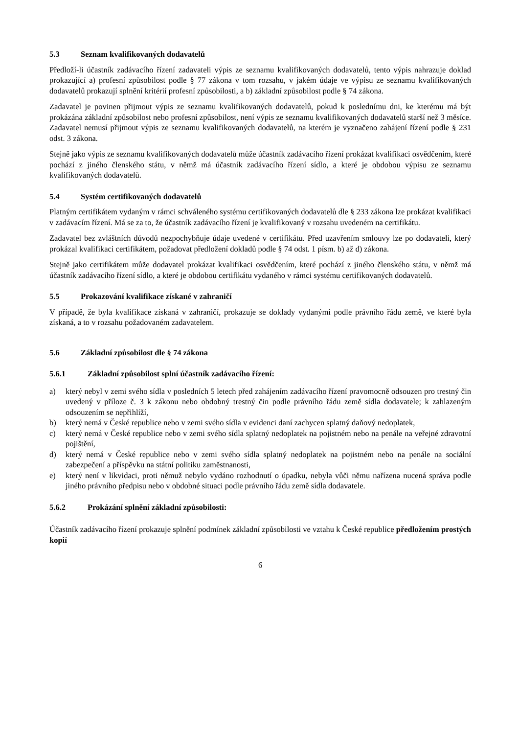5.3 Seznam kvalifikovaných dodavatelů
Předloží-li účastník zadávacího řízení zadavateli výpis ze seznamu kvalifikovaných dodavatelů, tento výpis nahrazuje doklad prokazující a) profesní způsobilost podle § 77 zákona v tom rozsahu, v jakém údaje ve výpisu ze seznamu kvalifikovaných dodavatelů prokazují splnění kritérií profesní způsobilosti, a b) základní způsobilost podle § 74 zákona.
Zadavatel je povinen přijmout výpis ze seznamu kvalifikovaných dodavatelů, pokud k poslednímu dni, ke kterému má být prokázána základní způsobilost nebo profesní způsobilost, není výpis ze seznamu kvalifikovaných dodavatelů starší než 3 měsíce. Zadavatel nemusí přijmout výpis ze seznamu kvalifikovaných dodavatelů, na kterém je vyznačeno zahájení řízení podle § 231 odst. 3 zákona.
Stejně jako výpis ze seznamu kvalifikovaných dodavatelů může účastník zadávacího řízení prokázat kvalifikaci osvědčením, které pochází z jiného členského státu, v němž má účastník zadávacího řízení sídlo, a které je obdobou výpisu ze seznamu kvalifikovaných dodavatelů.
5.4 Systém certifikovaných dodavatelů
Platným certifikátem vydaným v rámci schváleného systému certifikovaných dodavatelů dle § 233 zákona lze prokázat kvalifikaci v zadávacím řízení. Má se za to, že účastník zadávacího řízení je kvalifikovaný v rozsahu uvedeném na certifikátu.
Zadavatel bez zvláštních důvodů nezpochybňuje údaje uvedené v certifikátu. Před uzavřením smlouvy lze po dodavateli, který prokázal kvalifikaci certifikátem, požadovat předložení dokladů podle § 74 odst. 1 písm. b) až d) zákona.
Stejně jako certifikátem může dodavatel prokázat kvalifikaci osvědčením, které pochází z jiného členského státu, v němž má účastník zadávacího řízení sídlo, a které je obdobou certifikátu vydaného v rámci systému certifikovaných dodavatelů.
5.5 Prokazování kvalifikace získané v zahraničí
V případě, že byla kvalifikace získaná v zahraničí, prokazuje se doklady vydanými podle právního řádu země, ve které byla získaná, a to v rozsahu požadovaném zadavatelem.
5.6 Základní způsobilost dle § 74 zákona
5.6.1 Základní způsobilost splní účastník zadávacího řízení:
a) který nebyl v zemi svého sídla v posledních 5 letech před zahájením zadávacího řízení pravomocně odsouzen pro trestný čin uvedený v příloze č. 3 k zákonu nebo obdobný trestný čin podle právního řádu země sídla dodavatele; k zahlazeným odsouzením se nepřihlíží,
b) který nemá v České republice nebo v zemi svého sídla v evidenci daní zachycen splatný daňový nedoplatek,
c) který nemá v České republice nebo v zemi svého sídla splatný nedoplatek na pojistném nebo na penále na veřejné zdravotní pojištění,
d) který nemá v České republice nebo v zemi svého sídla splatný nedoplatek na pojistném nebo na penále na sociální zabezpečení a příspěvku na státní politiku zaměstnanosti,
e) který není v likvidaci, proti němuž nebylo vydáno rozhodnutí o úpadku, nebyla vůči němu nařízena nucená správa podle jiného právního předpisu nebo v obdobné situaci podle právního řádu země sídla dodavatele.
5.6.2 Prokázání splnění základní způsobilosti:
Účastník zadávacího řízení prokazuje splnění podmínek základní způsobilosti ve vztahu k České republice předložením prostých kopií
6